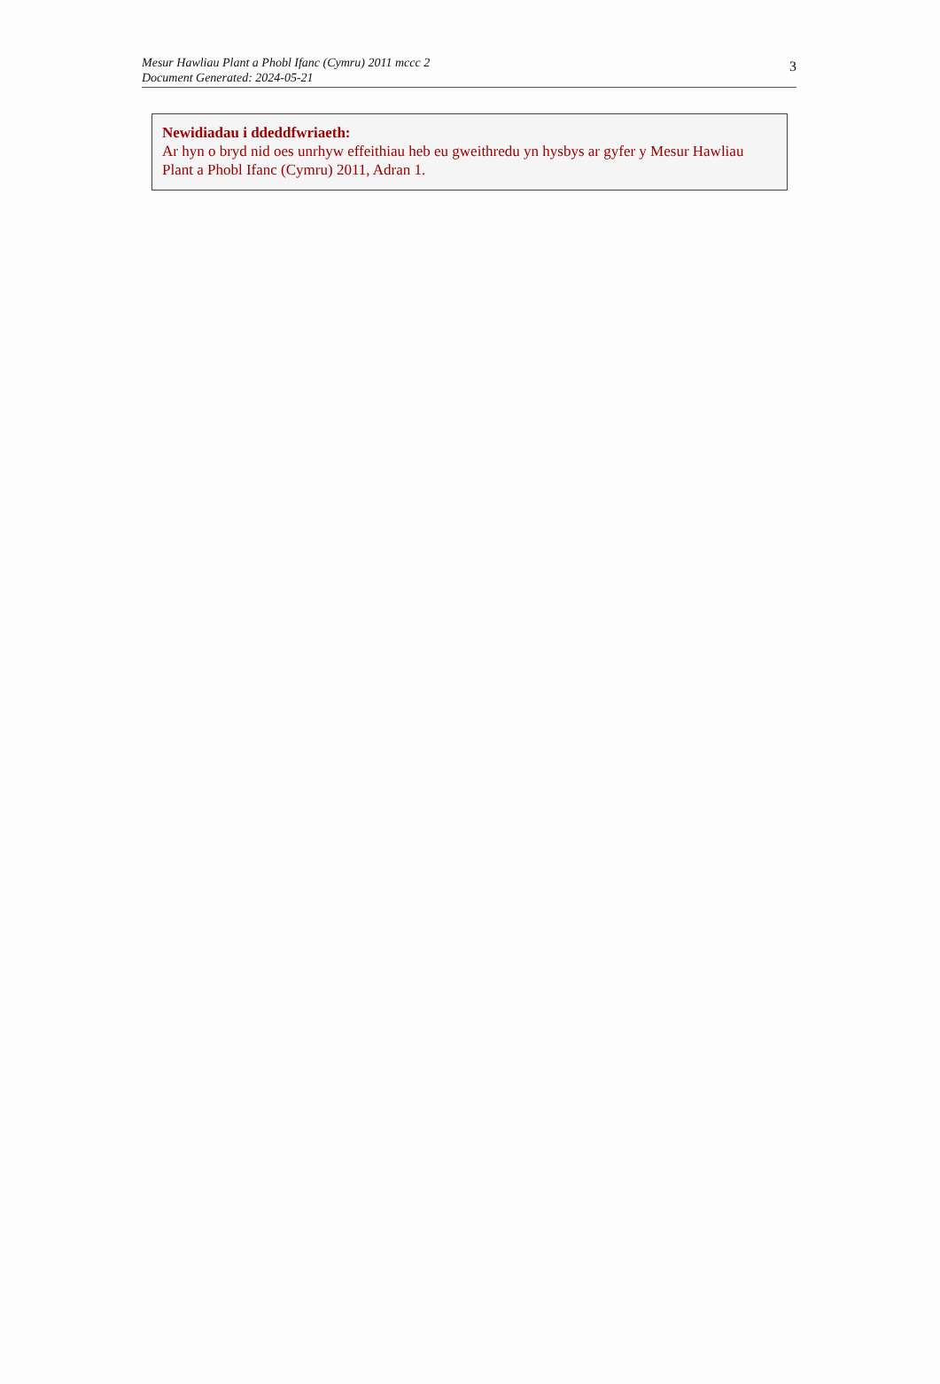Mesur Hawliau Plant a Phobl Ifanc (Cymru) 2011 mccc 2
Document Generated: 2024-05-21
3
Newidiadau i ddeddfwriaeth:
Ar hyn o bryd nid oes unrhyw effeithiau heb eu gweithredu yn hysbys ar gyfer y Mesur Hawliau Plant a Phobl Ifanc (Cymru) 2011, Adran 1.